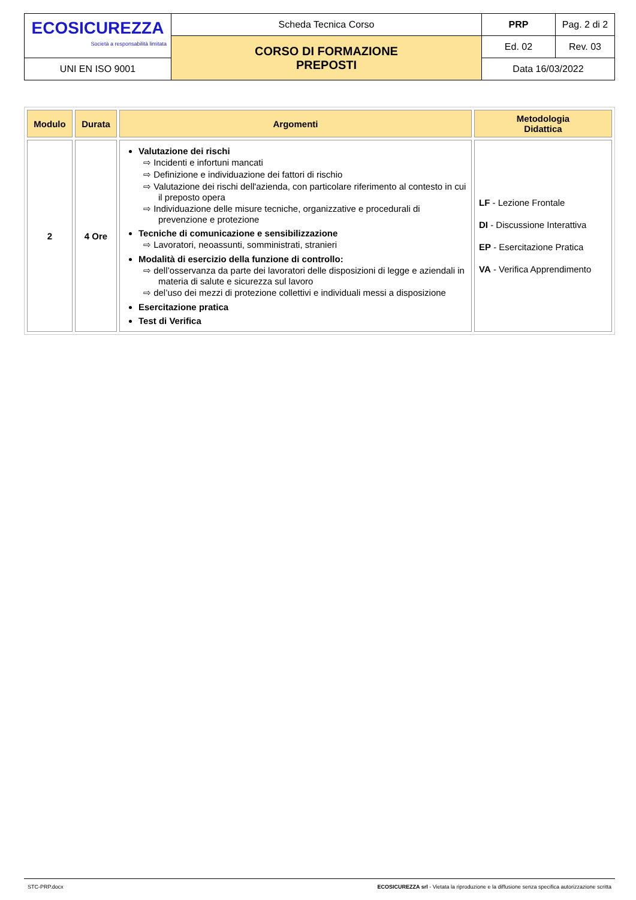| ECOSICUREZZA Società a responsabilità limitata | Scheda Tecnica Corso | PRP | Pag. 2 di 2 |
| | CORSO DI FORMAZIONE PREPOSTI | Ed. 02 | Rev. 03 |
| UNI EN ISO 9001 | | Data 16/03/2022 | |
| Modulo | Durata | Argomenti | Metodologia Didattica |
| --- | --- | --- | --- |
| 2 | 4 Ore | Valutazione dei rischi ⇨ Incidenti e infortuni mancati ⇨ Definizione e individuazione dei fattori di rischio ⇨ Valutazione dei rischi dell'azienda, con particolare riferimento al contesto in cui il preposto opera ⇨ Individuazione delle misure tecniche, organizzative e procedurali di prevenzione e protezione Tecniche di comunicazione e sensibilizzazione ⇨ Lavoratori, neoassunti, somministrati, stranieri Modalità di esercizio della funzione di controllo: ⇨ dell’osservanza da parte dei lavoratori delle disposizioni di legge e aziendali in materia di salute e sicurezza sul lavoro ⇨ del’uso dei mezzi di protezione collettivi e individuali messi a disposizione Esercitazione pratica Test di Verifica | LF - Lezione Frontale DI - Discussione Interattiva EP - Esercitazione Pratica VA - Verifica Apprendimento |
STC-PRP.docx ECOSICUREZZA srl - Vietata la riproduzione e la diffusione senza specifica autorizzazione scritta